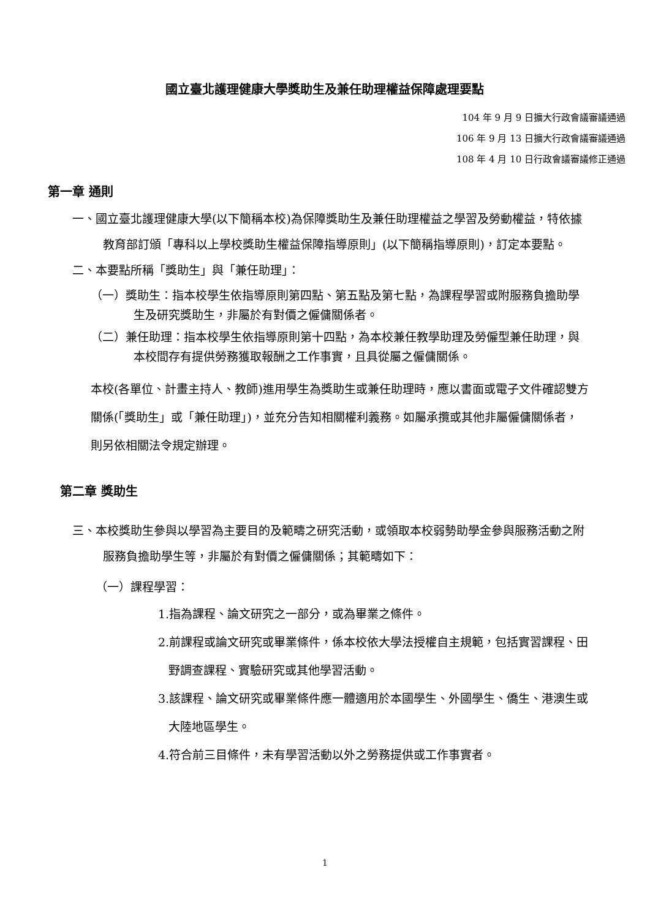國立臺北護理健康大學獎助生及兼任助理權益保障處理要點
104 年 9 月 9 日擴大行政會議審議通過
106 年 9 月 13 日擴大行政會議審議通過
108 年 4 月 10 日行政會議審議修正通過
第一章 通則
一、國立臺北護理健康大學(以下簡稱本校)為保障獎助生及兼任助理權益之學習及勞動權益，特依據教育部訂頒「專科以上學校獎助生權益保障指導原則」(以下簡稱指導原則)，訂定本要點。
二、本要點所稱「獎助生」與「兼任助理」：
（一）獎助生：指本校學生依指導原則第四點、第五點及第七點，為課程學習或附服務負擔助學生及研究獎助生，非屬於有對價之僱傭關係者。
（二）兼任助理：指本校學生依指導原則第十四點，為本校兼任教學助理及勞僱型兼任助理，與本校間存有提供勞務獲取報酬之工作事實，且具從屬之僱傭關係。
本校(各單位、計畫主持人、教師)進用學生為獎助生或兼任助理時，應以書面或電子文件確認雙方關係(「獎助生」或「兼任助理」)，並充分告知相關權利義務。如屬承攬或其他非屬僱傭關係者，則另依相關法令規定辦理。
第二章 獎助生
三、本校獎助生參與以學習為主要目的及範疇之研究活動，或領取本校弱勢助學金參與服務活動之附服務負擔助學生等，非屬於有對價之僱傭關係；其範疇如下：
（一）課程學習：
1.指為課程、論文研究之一部分，或為畢業之條件。
2.前課程或論文研究或畢業條件，係本校依大學法授權自主規範，包括實習課程、田野調查課程、實驗研究或其他學習活動。
3.該課程、論文研究或畢業條件應一體適用於本國學生、外國學生、僑生、港澳生或大陸地區學生。
4.符合前三目條件，未有學習活動以外之勞務提供或工作事實者。
1